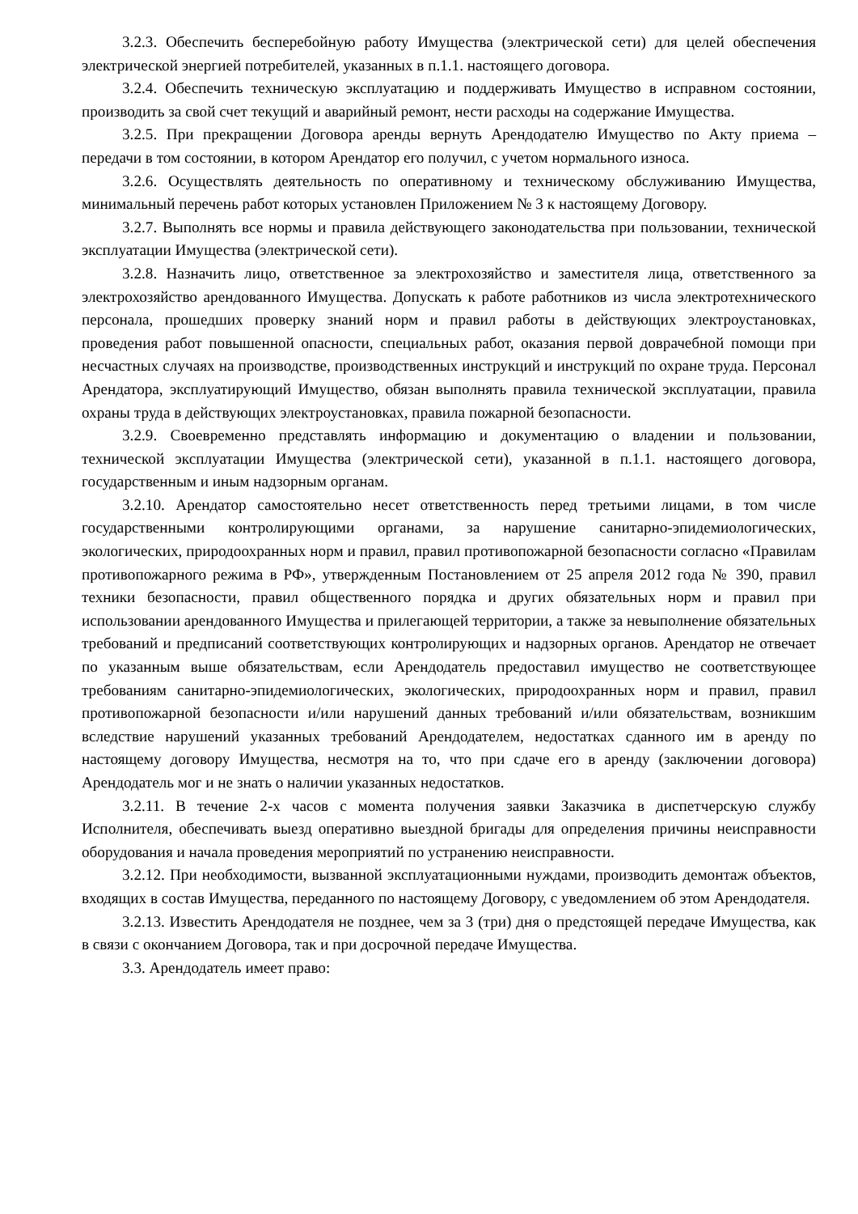3.2.3. Обеспечить бесперебойную работу Имущества (электрической сети) для целей обеспечения электрической энергией потребителей, указанных в п.1.1. настоящего договора.
3.2.4. Обеспечить техническую эксплуатацию и поддерживать Имущество в исправном состоянии, производить за свой счет текущий и аварийный ремонт, нести расходы на содержание Имущества.
3.2.5. При прекращении Договора аренды вернуть Арендодателю Имущество по Акту приема – передачи в том состоянии, в котором Арендатор его получил, с учетом нормального износа.
3.2.6. Осуществлять деятельность по оперативному и техническому обслуживанию Имущества, минимальный перечень работ которых установлен Приложением № 3 к настоящему Договору.
3.2.7. Выполнять все нормы и правила действующего законодательства при пользовании, технической эксплуатации Имущества (электрической сети).
3.2.8. Назначить лицо, ответственное за электрохозяйство и заместителя лица, ответственного за электрохозяйство арендованного Имущества. Допускать к работе работников из числа электротехнического персонала, прошедших проверку знаний норм и правил работы в действующих электроустановках, проведения работ повышенной опасности, специальных работ, оказания первой доврачебной помощи при несчастных случаях на производстве, производственных инструкций и инструкций по охране труда. Персонал Арендатора, эксплуатирующий Имущество, обязан выполнять правила технической эксплуатации, правила охраны труда в действующих электроустановках, правила пожарной безопасности.
3.2.9. Своевременно представлять информацию и документацию о владении и пользовании, технической эксплуатации Имущества (электрической сети), указанной в п.1.1. настоящего договора, государственным и иным надзорным органам.
3.2.10. Арендатор самостоятельно несет ответственность перед третьими лицами, в том числе государственными контролирующими органами, за нарушение санитарно-эпидемиологических, экологических, природоохранных норм и правил, правил противопожарной безопасности согласно «Правилам противопожарного режима в РФ», утвержденным Постановлением от 25 апреля 2012 года № 390, правил техники безопасности, правил общественного порядка и других обязательных норм и правил при использовании арендованного Имущества и прилегающей территории, а также за невыполнение обязательных требований и предписаний соответствующих контролирующих и надзорных органов. Арендатор не отвечает по указанным выше обязательствам, если Арендодатель предоставил имущество не соответствующее требованиям санитарно-эпидемиологических, экологических, природоохранных норм и правил, правил противопожарной безопасности и/или нарушений данных требований и/или обязательствам, возникшим вследствие нарушений указанных требований Арендодателем, недостатках сданного им в аренду по настоящему договору Имущества, несмотря на то, что при сдаче его в аренду (заключении договора) Арендодатель мог и не знать о наличии указанных недостатков.
3.2.11. В течение 2-х часов с момента получения заявки Заказчика в диспетчерскую службу Исполнителя, обеспечивать выезд оперативно выездной бригады для определения причины неисправности оборудования и начала проведения мероприятий по устранению неисправности.
3.2.12. При необходимости, вызванной эксплуатационными нуждами, производить демонтаж объектов, входящих в состав Имущества, переданного по настоящему Договору, с уведомлением об этом Арендодателя.
3.2.13. Известить Арендодателя не позднее, чем за 3 (три) дня о предстоящей передаче Имущества, как в связи с окончанием Договора, так и при досрочной передаче Имущества.
3.3. Арендодатель имеет право: